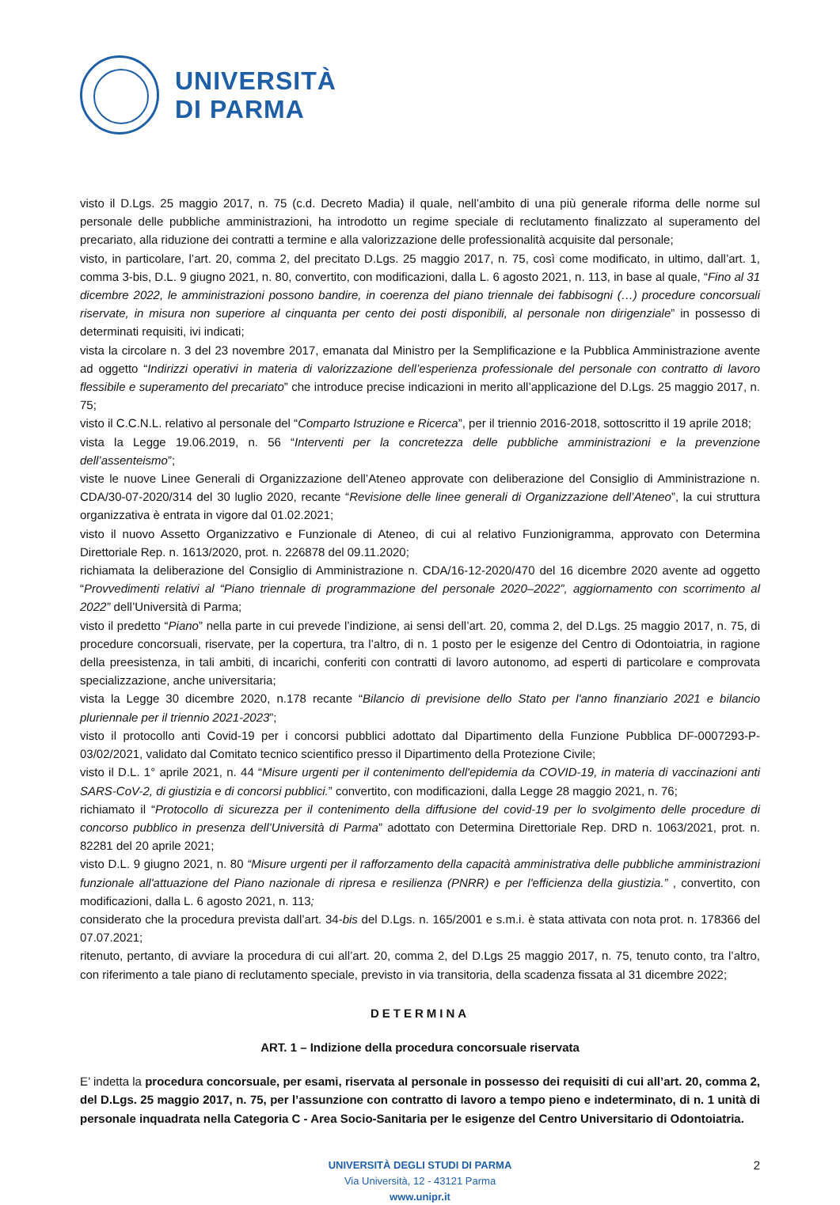UNIVERSITÀ
DI PARMA
visto il D.Lgs. 25 maggio 2017, n. 75 (c.d. Decreto Madia) il quale, nell’ambito di una più generale riforma delle norme sul personale delle pubbliche amministrazioni, ha introdotto un regime speciale di reclutamento finalizzato al superamento del precariato, alla riduzione dei contratti a termine e alla valorizzazione delle professionalità acquisite dal personale;
visto, in particolare, l’art. 20, comma 2, del precitato D.Lgs. 25 maggio 2017, n. 75, così come modificato, in ultimo, dall’art. 1, comma 3-bis, D.L. 9 giugno 2021, n. 80, convertito, con modificazioni, dalla L. 6 agosto 2021, n. 113, in base al quale, “Fino al 31 dicembre 2022, le amministrazioni possono bandire, in coerenza del piano triennale dei fabbisogni (…) procedure concorsuali riservate, in misura non superiore al cinquanta per cento dei posti disponibili, al personale non dirigenziale” in possesso di determinati requisiti, ivi indicati;
vista la circolare n. 3 del 23 novembre 2017, emanata dal Ministro per la Semplificazione e la Pubblica Amministrazione avente ad oggetto “Indirizzi operativi in materia di valorizzazione dell’esperienza professionale del personale con contratto di lavoro flessibile e superamento del precariato” che introduce precise indicazioni in merito all’applicazione del D.Lgs. 25 maggio 2017, n. 75;
visto il C.C.N.L. relativo al personale del “Comparto Istruzione e Ricerca”, per il triennio 2016-2018, sottoscritto il 19 aprile 2018;
vista la Legge 19.06.2019, n. 56 “Interventi per la concretezza delle pubbliche amministrazioni e la prevenzione dell’assenteismo”;
viste le nuove Linee Generali di Organizzazione dell’Ateneo approvate con deliberazione del Consiglio di Amministrazione n. CDA/30-07-2020/314 del 30 luglio 2020, recante “Revisione delle linee generali di Organizzazione dell’Ateneo”, la cui struttura organizzativa è entrata in vigore dal 01.02.2021;
visto il nuovo Assetto Organizzativo e Funzionale di Ateneo, di cui al relativo Funzionigramma, approvato con Determina Direttoriale Rep. n. 1613/2020, prot. n. 226878 del 09.11.2020;
richiamata la deliberazione del Consiglio di Amministrazione n. CDA/16-12-2020/470 del 16 dicembre 2020 avente ad oggetto “Provvedimenti relativi al “Piano triennale di programmazione del personale 2020–2022”, aggiornamento con scorrimento al 2022” dell’Università di Parma;
visto il predetto “Piano” nella parte in cui prevede l’indizione, ai sensi dell’art. 20, comma 2, del D.Lgs. 25 maggio 2017, n. 75, di procedure concorsuali, riservate, per la copertura, tra l’altro, di n. 1 posto per le esigenze del Centro di Odontoiatria, in ragione della preesistenza, in tali ambiti, di incarichi, conferiti con contratti di lavoro autonomo, ad esperti di particolare e comprovata specializzazione, anche universitaria;
vista la Legge 30 dicembre 2020, n.178 recante “Bilancio di previsione dello Stato per l'anno finanziario 2021 e bilancio pluriennale per il triennio 2021-2023”;
visto il protocollo anti Covid-19 per i concorsi pubblici adottato dal Dipartimento della Funzione Pubblica DF-0007293-P-03/02/2021, validato dal Comitato tecnico scientifico presso il Dipartimento della Protezione Civile;
visto il D.L. 1° aprile 2021, n. 44 “Misure urgenti per il contenimento dell'epidemia da COVID-19, in materia di vaccinazioni anti SARS-CoV-2, di giustizia e di concorsi pubblici.” convertito, con modificazioni, dalla Legge 28 maggio 2021, n. 76;
richiamato il “Protocollo di sicurezza per il contenimento della diffusione del covid-19 per lo svolgimento delle procedure di concorso pubblico in presenza dell’Università di Parma” adottato con Determina Direttoriale Rep. DRD n. 1063/2021, prot. n. 82281 del 20 aprile 2021;
visto D.L. 9 giugno 2021, n. 80 “Misure urgenti per il rafforzamento della capacità amministrativa delle pubbliche amministrazioni funzionale all'attuazione del Piano nazionale di ripresa e resilienza (PNRR) e per l'efficienza della giustizia.” , convertito, con modificazioni, dalla L. 6 agosto 2021, n. 113;
considerato che la procedura prevista dall’art. 34-bis del D.Lgs. n. 165/2001 e s.m.i. è stata attivata con nota prot. n. 178366 del 07.07.2021;
ritenuto, pertanto, di avviare la procedura di cui all’art. 20, comma 2, del D.Lgs 25 maggio 2017, n. 75, tenuto conto, tra l’altro, con riferimento a tale piano di reclutamento speciale, previsto in via transitoria, della scadenza fissata al 31 dicembre 2022;
DETERMINA
ART. 1 – Indizione della procedura concorsuale riservata
E’ indetta la procedura concorsuale, per esami, riservata al personale in possesso dei requisiti di cui all’art. 20, comma 2, del D.Lgs. 25 maggio 2017, n. 75, per l’assunzione con contratto di lavoro a tempo pieno e indeterminato, di n. 1 unità di personale inquadrata nella Categoria C - Area Socio-Sanitaria per le esigenze del Centro Universitario di Odontoiatria.
2 UNIVERSITÀ DEGLI STUDI DI PARMA
Via Università, 12 - 43121 Parma
www.unipr.it